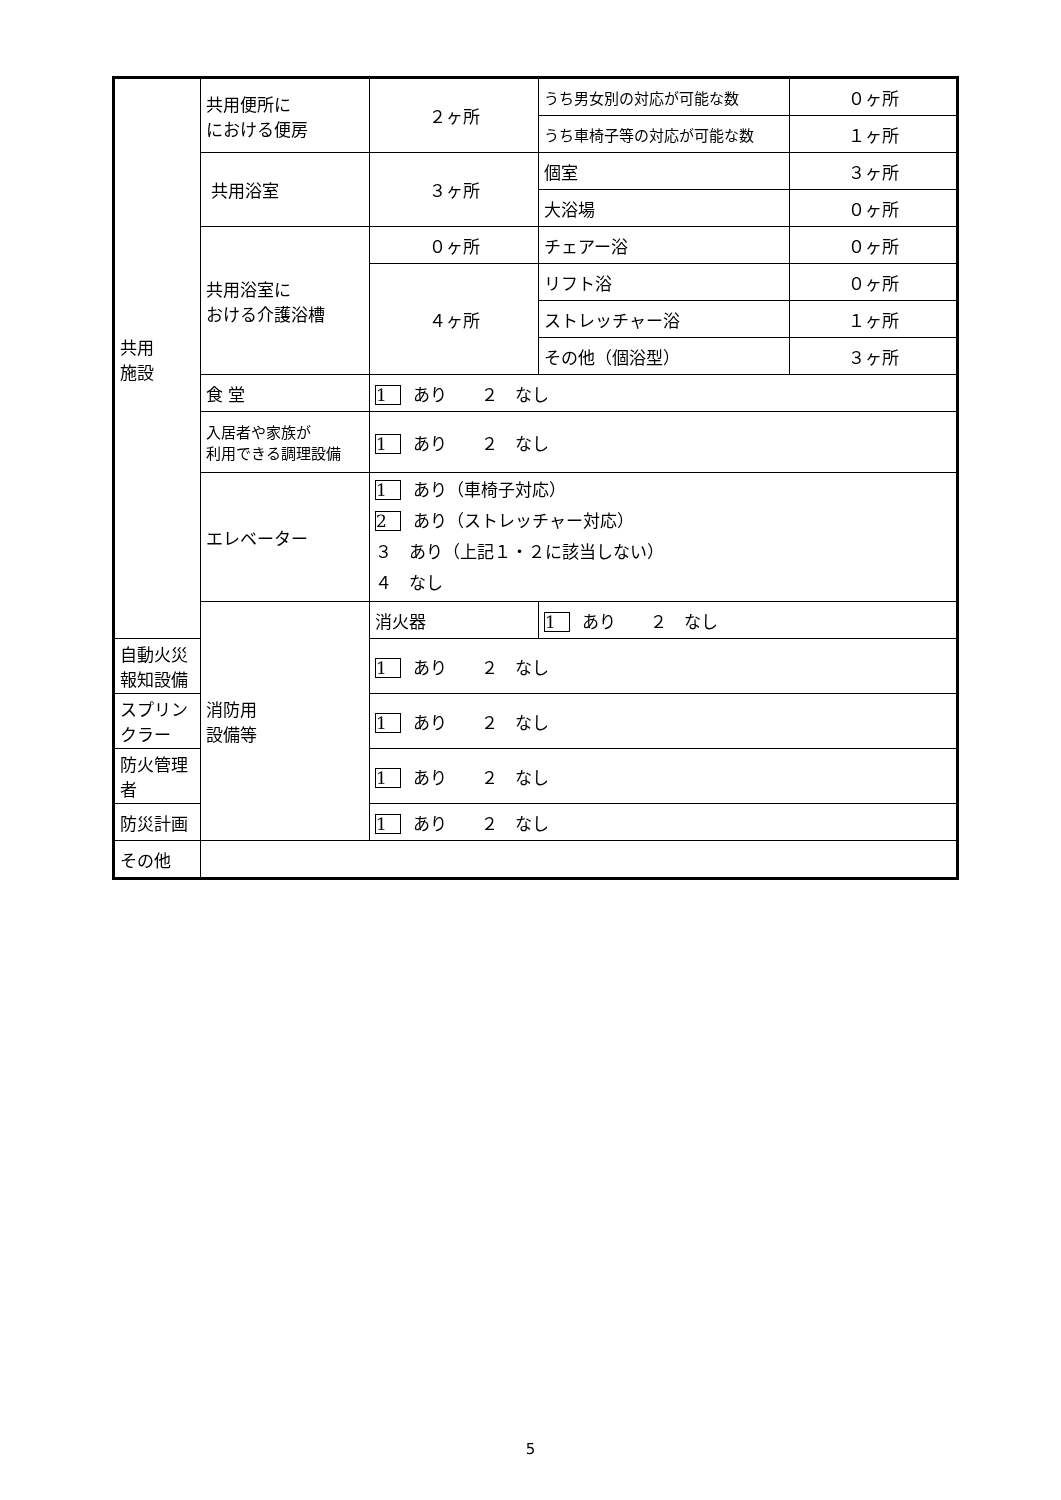| 共用 施設 | 共用便所に における便房 | ２ヶ所 | うち男女別の対応が可能な数 | ０ヶ所 |
| | | | うち車椅子等の対応が可能な数 | １ヶ所 |
| | 共用浴室 | ３ヶ所 | 個室 | ３ヶ所 |
| | | | 大浴場 | ０ヶ所 |
| | 共用浴室に おける介護浴槽 | ０ヶ所 | チェアー浴 | ０ヶ所 |
| | | ４ヶ所 | リフト浴 | ０ヶ所 |
| | | | ストレッチャー浴 | １ヶ所 |
| | | | その他（個浴型） | ３ヶ所 |
| | 食 堂 | 1 あり ２ なし | | |
| | 入居者や家族が 利用できる調理設備 | 1 あり ２ なし | | |
| | エレベーター | 1 あり（車椅子対応） 2 あり（ストレッチャー対応） ３ あり（上記１・２に該当しない） ４ なし | | |
| | 消防用 設備等 | 消火器 | 1 あり ２ なし | |
| 自動火災報知設備 | | 1 あり ２ なし | | |
| スプリンクラー | | 1 あり ２ なし | | |
| 防火管理者 | | 1 あり ２ なし | | |
| 防災計画 | | 1 あり ２ なし | | |
| その他 | | | | |
5